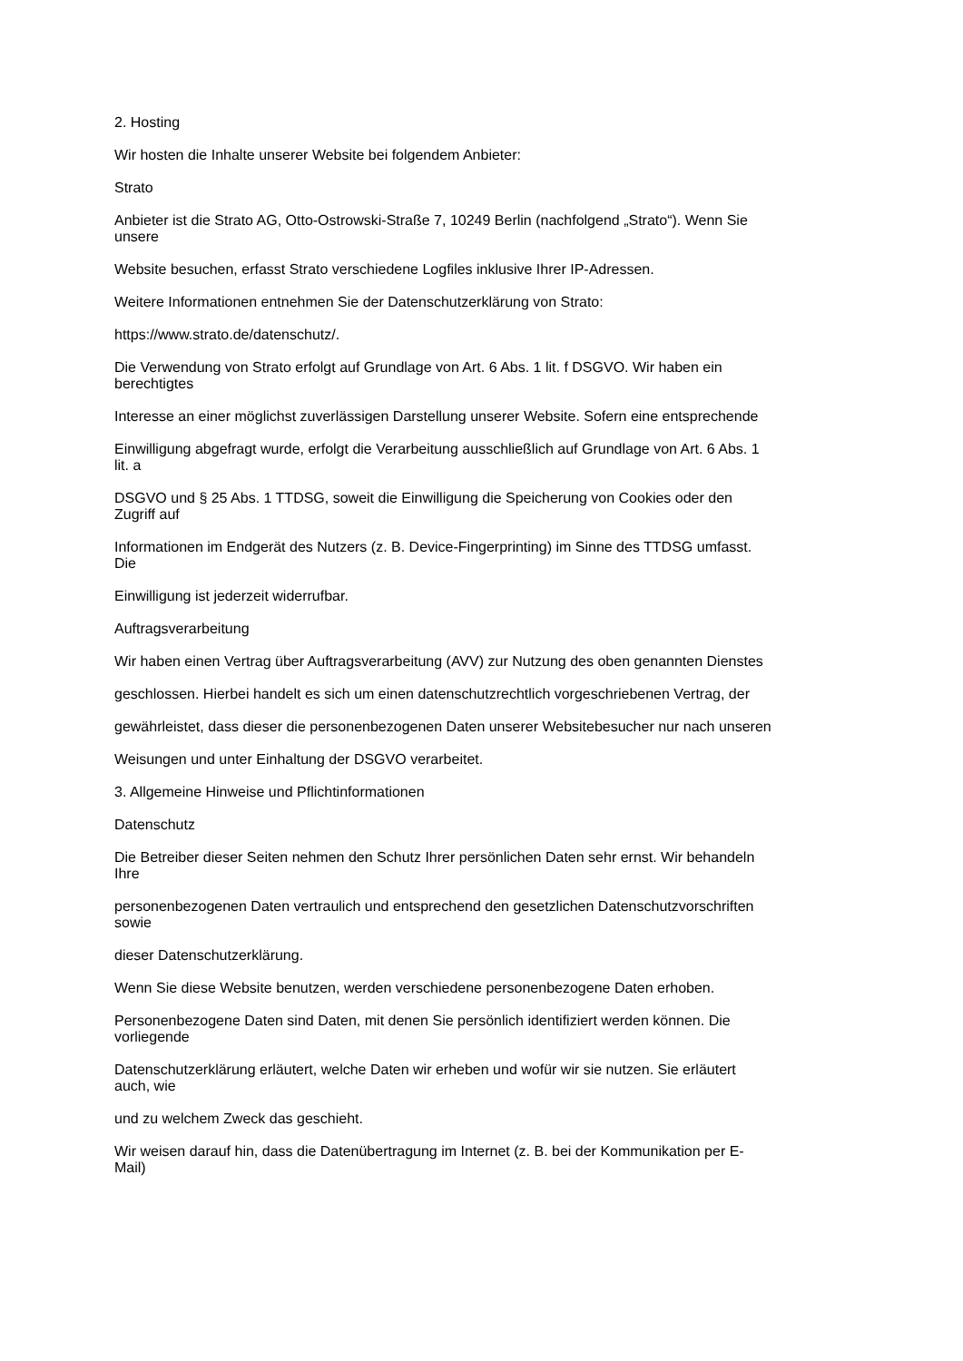2. Hosting
Wir hosten die Inhalte unserer Website bei folgendem Anbieter:
Strato
Anbieter ist die Strato AG, Otto-Ostrowski-Straße 7, 10249 Berlin (nachfolgend „Strato“). Wenn Sie
unsere
Website besuchen, erfasst Strato verschiedene Logfiles inklusive Ihrer IP-Adressen.
Weitere Informationen entnehmen Sie der Datenschutzerklärung von Strato:
https://www.strato.de/datenschutz/.
Die Verwendung von Strato erfolgt auf Grundlage von Art. 6 Abs. 1 lit. f DSGVO. Wir haben ein
berechtigtes
Interesse an einer möglichst zuverlässigen Darstellung unserer Website. Sofern eine entsprechende
Einwilligung abgefragt wurde, erfolgt die Verarbeitung ausschließlich auf Grundlage von Art. 6 Abs. 1
lit. a
DSGVO und § 25 Abs. 1 TTDSG, soweit die Einwilligung die Speicherung von Cookies oder den
Zugriff auf
Informationen im Endgerät des Nutzers (z. B. Device-Fingerprinting) im Sinne des TTDSG umfasst.
Die
Einwilligung ist jederzeit widerrufbar.
Auftragsverarbeitung
Wir haben einen Vertrag über Auftragsverarbeitung (AVV) zur Nutzung des oben genannten Dienstes
geschlossen. Hierbei handelt es sich um einen datenschutzrechtlich vorgeschriebenen Vertrag, der
gewährleistet, dass dieser die personenbezogenen Daten unserer Websitebesucher nur nach unseren
Weisungen und unter Einhaltung der DSGVO verarbeitet.
3. Allgemeine Hinweise und Pflichtinformationen
Datenschutz
Die Betreiber dieser Seiten nehmen den Schutz Ihrer persönlichen Daten sehr ernst. Wir behandeln
Ihre
personenbezogenen Daten vertraulich und entsprechend den gesetzlichen Datenschutzvorschriften
sowie
dieser Datenschutzerklärung.
Wenn Sie diese Website benutzen, werden verschiedene personenbezogene Daten erhoben.
Personenbezogene Daten sind Daten, mit denen Sie persönlich identifiziert werden können. Die
vorliegende
Datenschutzerklärung erläutert, welche Daten wir erheben und wofür wir sie nutzen. Sie erläutert
auch, wie
und zu welchem Zweck das geschieht.
Wir weisen darauf hin, dass die Datenübertragung im Internet (z. B. bei der Kommunikation per E-
Mail)